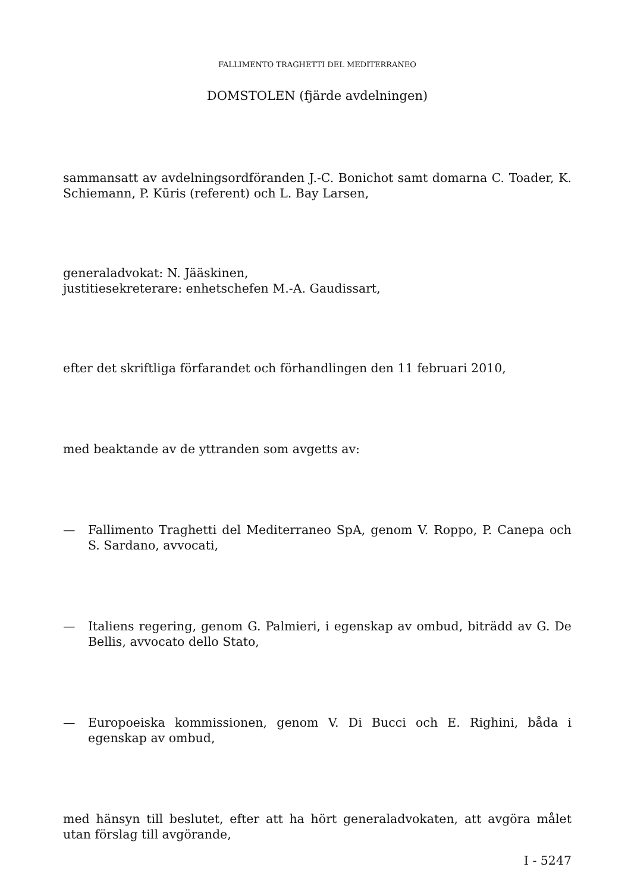FALLIMENTO TRAGHETTI DEL MEDITERRANEO
DOMSTOLEN (fjärde avdelningen)
sammansatt av avdelningsordföranden J.-C. Bonichot samt domarna C. Toader, K. Schiemann, P. Kūris (referent) och L. Bay Larsen,
generaladvokat: N. Jääskinen,
justitiesekreterare: enhetschefen M.-A. Gaudissart,
efter det skriftliga förfarandet och förhandlingen den 11 februari 2010,
med beaktande av de yttranden som avgetts av:
— Fallimento Traghetti del Mediterraneo SpA, genom V. Roppo, P. Canepa och S. Sardano, avvocati,
— Italiens regering, genom G. Palmieri, i egenskap av ombud, biträdd av G. De Bellis, avvocato dello Stato,
— Europoeiska kommissionen, genom V. Di Bucci och E. Righini, båda i egenskap av ombud,
med hänsyn till beslutet, efter att ha hört generaladvokaten, att avgöra målet utan förslag till avgörande,
I - 5247